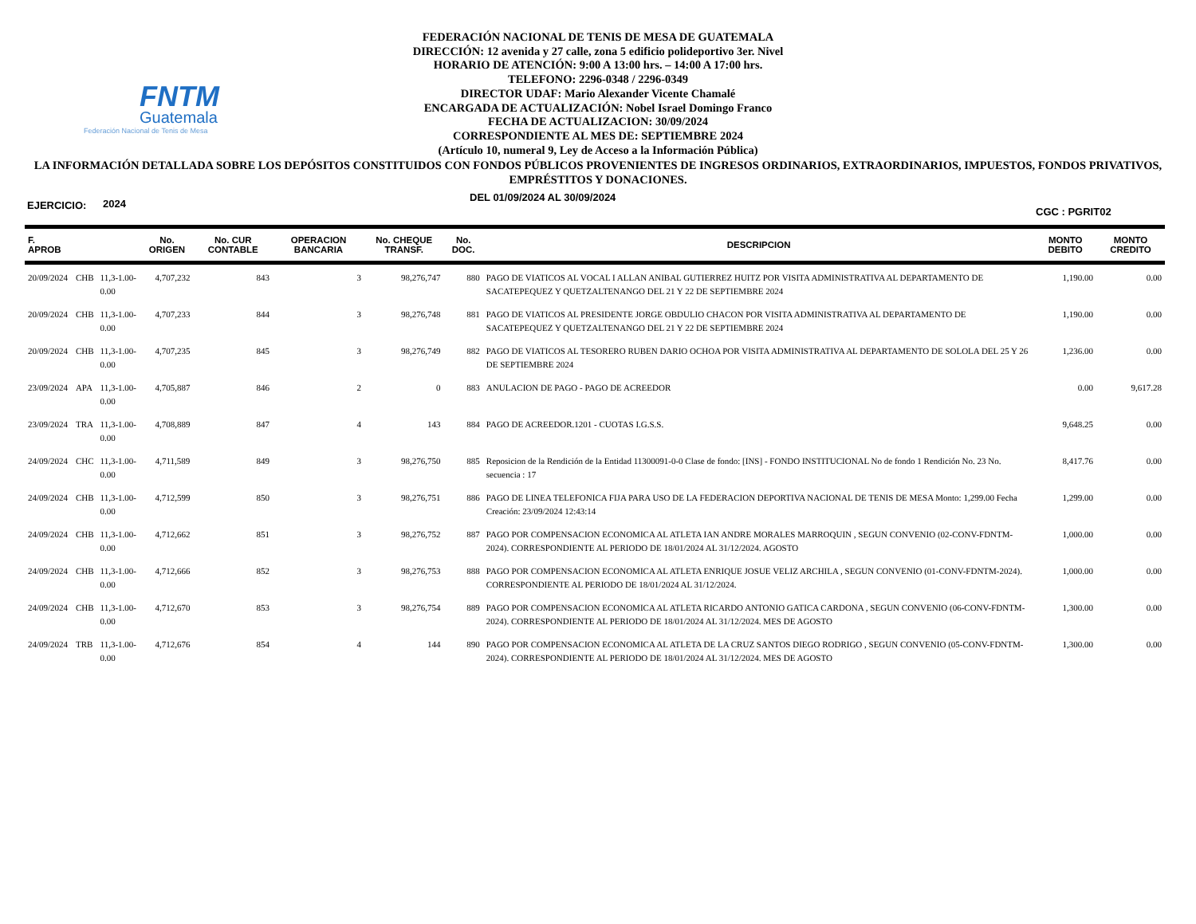FNTM
Guatemala
Federación Nacional de Tenis de Mesa
FEDERACIÓN NACIONAL DE TENIS DE MESA DE GUATEMALA
DIRECCIÓN: 12 avenida y 27 calle, zona 5 edificio polideportivo 3er. Nivel
HORARIO DE ATENCIÓN: 9:00 A 13:00 hrs. – 14:00 A 17:00 hrs.
TELEFONO: 2296-0348 / 2296-0349
DIRECTOR UDAF: Mario Alexander Vicente Chamalé
ENCARGADA DE ACTUALIZACIÓN: Nobel Israel Domingo Franco
FECHA DE ACTUALIZACION: 30/09/2024
CORRESPONDIENTE AL MES DE: SEPTIEMBRE 2024
(Artículo 10, numeral 9, Ley de Acceso a la Información Pública)
LA INFORMACIÓN DETALLADA SOBRE LOS DEPÓSITOS CONSTITUIDOS CON FONDOS PÚBLICOS PROVENIENTES DE INGRESOS ORDINARIOS, EXTRAORDINARIOS, IMPUESTOS, FONDOS PRIVATIVOS, EMPRÉSTITOS Y DONACIONES.
EJERCICIO: 2024 DEL 01/09/2024 AL 30/09/2024 CGC : PGRIT02
| F. APROB | | | No. ORIGEN | No. CUR CONTABLE | OPERACION BANCARIA | No. CHEQUE TRANSF. | No. DOC. | DESCRIPCION | MONTO DEBITO | MONTO CREDITO |
| --- | --- | --- | --- | --- | --- | --- | --- | --- | --- | --- |
| 20/09/2024 | CHB | 11,3-1.00-0.00 | 4,707,232 | 843 | 3 | 98,276,747 | 880 | PAGO DE VIATICOS AL VOCAL I ALLAN ANIBAL GUTIERREZ HUITZ POR VISITA ADMINISTRATIVA AL DEPARTAMENTO DE SACATEPEQUEZ Y QUETZALTENANGO DEL 21 Y 22 DE SEPTIEMBRE 2024 | 1,190.00 | 0.00 |
| 20/09/2024 | CHB | 11,3-1.00-0.00 | 4,707,233 | 844 | 3 | 98,276,748 | 881 | PAGO DE VIATICOS AL PRESIDENTE JORGE OBDULIO CHACON POR VISITA ADMINISTRATIVA AL DEPARTAMENTO DE SACATEPEQUEZ Y QUETZALTENANGO DEL 21 Y 22 DE SEPTIEMBRE 2024 | 1,190.00 | 0.00 |
| 20/09/2024 | CHB | 11,3-1.00-0.00 | 4,707,235 | 845 | 3 | 98,276,749 | 882 | PAGO DE VIATICOS AL TESORERO RUBEN DARIO OCHOA POR VISITA ADMINISTRATIVA AL DEPARTAMENTO DE SOLOLA DEL 25 Y 26 DE SEPTIEMBRE 2024 | 1,236.00 | 0.00 |
| 23/09/2024 | APA | 11,3-1.00-0.00 | 4,705,887 | 846 | 2 | 0 | 883 | ANULACION DE PAGO - PAGO DE ACREEDOR | 0.00 | 9,617.28 |
| 23/09/2024 | TRA | 11,3-1.00-0.00 | 4,708,889 | 847 | 4 | 143 | 884 | PAGO DE ACREEDOR.1201 - CUOTAS I.G.S.S. | 9,648.25 | 0.00 |
| 24/09/2024 | CHC | 11,3-1.00-0.00 | 4,711,589 | 849 | 3 | 98,276,750 | 885 | Reposicion de la Rendición de la Entidad 11300091-0-0 Clase de fondo: [INS] - FONDO INSTITUCIONAL No de fondo 1 Rendición No. 23 No. secuencia : 17 | 8,417.76 | 0.00 |
| 24/09/2024 | CHB | 11,3-1.00-0.00 | 4,712,599 | 850 | 3 | 98,276,751 | 886 | PAGO DE LINEA TELEFONICA FIJA PARA USO DE LA FEDERACION DEPORTIVA NACIONAL DE TENIS DE MESA Monto: 1,299.00 Fecha Creación: 23/09/2024 12:43:14 | 1,299.00 | 0.00 |
| 24/09/2024 | CHB | 11,3-1.00-0.00 | 4,712,662 | 851 | 3 | 98,276,752 | 887 | PAGO POR COMPENSACION ECONOMICA AL ATLETA IAN ANDRE MORALES MARROQUIN , SEGUN CONVENIO (02-CONV-FDNTM-2024). CORRESPONDIENTE AL PERIODO DE 18/01/2024 AL 31/12/2024. AGOSTO | 1,000.00 | 0.00 |
| 24/09/2024 | CHB | 11,3-1.00-0.00 | 4,712,666 | 852 | 3 | 98,276,753 | 888 | PAGO POR COMPENSACION ECONOMICA AL ATLETA ENRIQUE JOSUE VELIZ ARCHILA , SEGUN CONVENIO (01-CONV-FDNTM-2024). CORRESPONDIENTE AL PERIODO DE 18/01/2024 AL 31/12/2024. | 1,000.00 | 0.00 |
| 24/09/2024 | CHB | 11,3-1.00-0.00 | 4,712,670 | 853 | 3 | 98,276,754 | 889 | PAGO POR COMPENSACION ECONOMICA AL ATLETA RICARDO ANTONIO GATICA CARDONA , SEGUN CONVENIO (06-CONV-FDNTM-2024). CORRESPONDIENTE AL PERIODO DE 18/01/2024 AL 31/12/2024. MES DE AGOSTO | 1,300.00 | 0.00 |
| 24/09/2024 | TRB | 11,3-1.00-0.00 | 4,712,676 | 854 | 4 | 144 | 890 | PAGO POR COMPENSACION ECONOMICA AL ATLETA DE LA CRUZ SANTOS DIEGO RODRIGO , SEGUN CONVENIO (05-CONV-FDNTM-2024). CORRESPONDIENTE AL PERIODO DE 18/01/2024 AL 31/12/2024. MES DE AGOSTO | 1,300.00 | 0.00 |